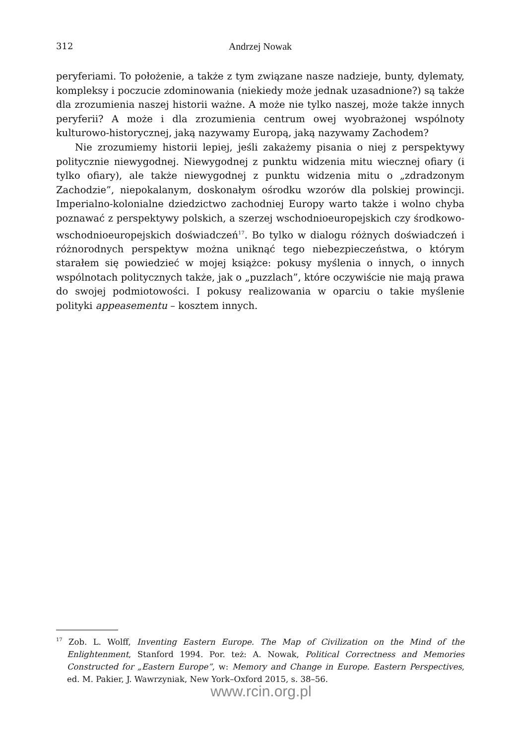312 Andrzej Nowak
peryferiami. To położenie, a także z tym związane nasze nadzieje, bunty, dylematy, kompleksy i poczucie zdominowania (niekiedy może jednak uzasadnione?) są także dla zrozumienia naszej historii ważne. A może nie tylko naszej, może także innych peryferii? A może i dla zrozumienia centrum owej wyobrażonej wspólnoty kulturowo-historycznej, jaką nazywamy Europą, jaką nazywamy Zachodem?
Nie zrozumiemy historii lepiej, jeśli zakażemy pisania o niej z perspektywy politycznie niewygodnej. Niewygodnej z punktu widzenia mitu wiecznej ofiary (i tylko ofiary), ale także niewygodnej z punktu widzenia mitu o „zdradzonym Zachodzie”, niepokalanym, doskonałym ośrodku wzorów dla polskiej prowincji. Imperialno-kolonialne dziedzictwo zachodniej Europy warto także i wolno chyba poznawać z perspektywy polskich, a szerzej wschodnioeuropejskich czy środkowo-wschodnioeuropejskich doświadczeń<sup>17</sup>. Bo tylko w dialogu różnych doświadczeń i różnorodnych perspektyw można uniknąć tego niebezpieczeństwa, o którym starałem się powiedzieć w mojej książce: pokusy myślenia o innych, o innych wspólnotach politycznych także, jak o „puzzlach”, które oczywiście nie mają prawa do swojej podmiotowości. I pokusy realizowania w oparciu o takie myślenie polityki appeasementu – kosztem innych.
<sup>17</sup> Zob. L. Wolff, Inventing Eastern Europe. The Map of Civilization on the Mind of the Enlightenment, Stanford 1994. Por. też: A. Nowak, Political Correctness and Memories Constructed for „Eastern Europe”, w: Memory and Change in Europe. Eastern Perspectives, ed. M. Pakier, J. Wawrzyniak, New York–Oxford 2015, s. 38–56.
www.rcin.org.pl